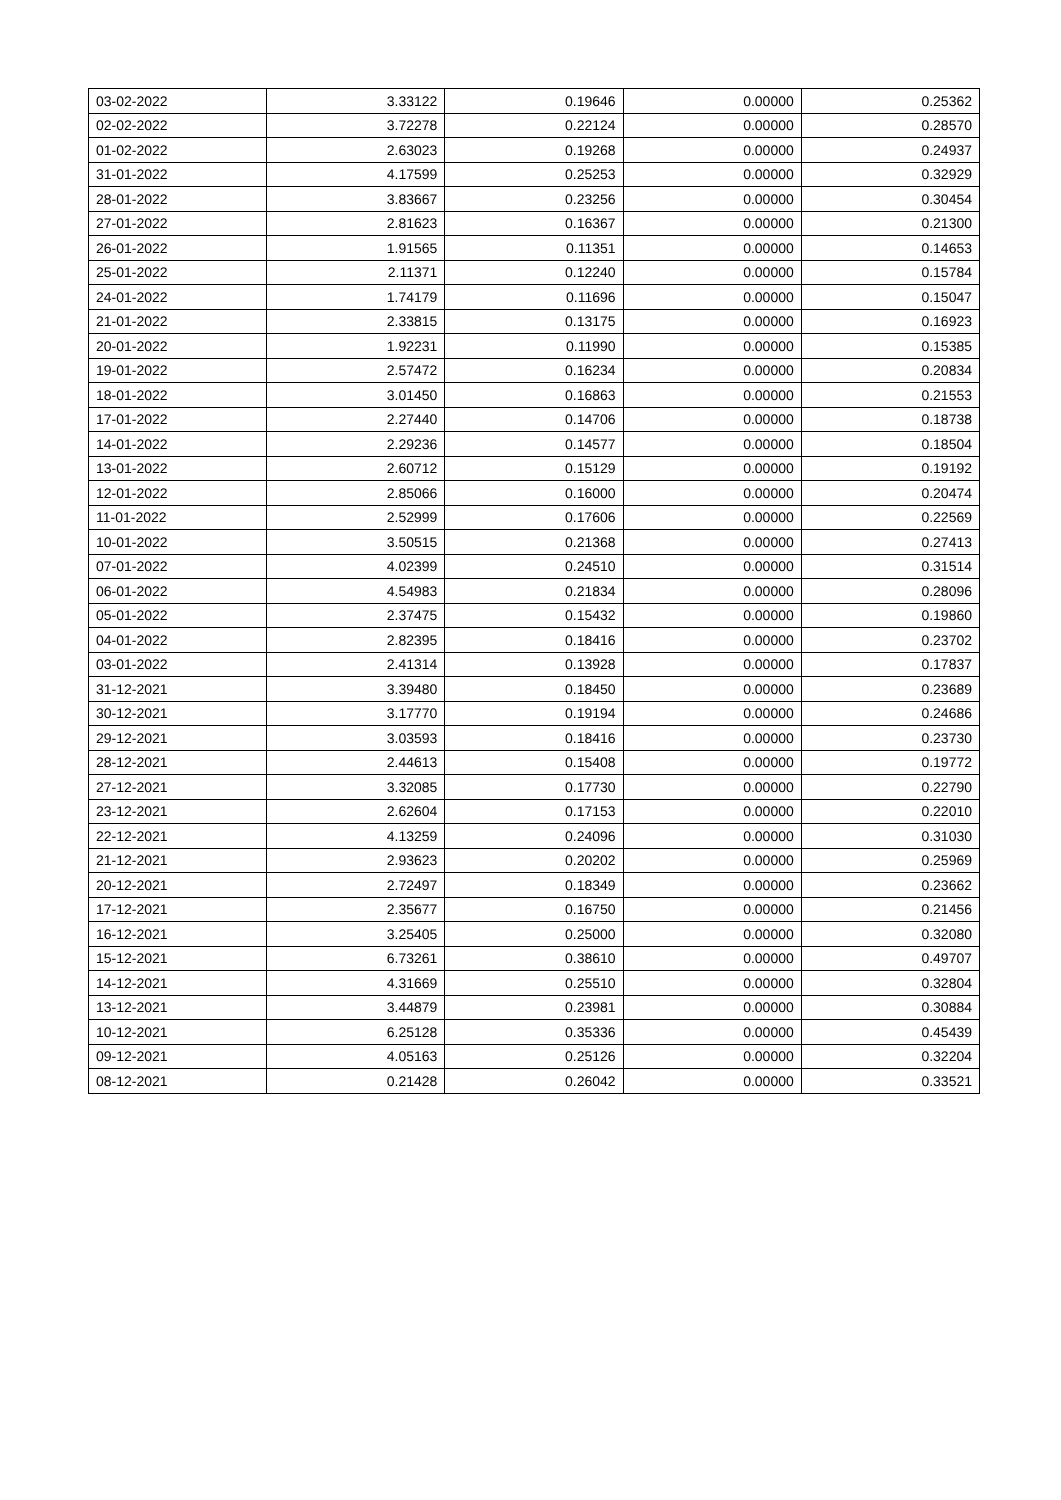| 03-02-2022 | 3.33122 | 0.19646 | 0.00000 | 0.25362 |
| 02-02-2022 | 3.72278 | 0.22124 | 0.00000 | 0.28570 |
| 01-02-2022 | 2.63023 | 0.19268 | 0.00000 | 0.24937 |
| 31-01-2022 | 4.17599 | 0.25253 | 0.00000 | 0.32929 |
| 28-01-2022 | 3.83667 | 0.23256 | 0.00000 | 0.30454 |
| 27-01-2022 | 2.81623 | 0.16367 | 0.00000 | 0.21300 |
| 26-01-2022 | 1.91565 | 0.11351 | 0.00000 | 0.14653 |
| 25-01-2022 | 2.11371 | 0.12240 | 0.00000 | 0.15784 |
| 24-01-2022 | 1.74179 | 0.11696 | 0.00000 | 0.15047 |
| 21-01-2022 | 2.33815 | 0.13175 | 0.00000 | 0.16923 |
| 20-01-2022 | 1.92231 | 0.11990 | 0.00000 | 0.15385 |
| 19-01-2022 | 2.57472 | 0.16234 | 0.00000 | 0.20834 |
| 18-01-2022 | 3.01450 | 0.16863 | 0.00000 | 0.21553 |
| 17-01-2022 | 2.27440 | 0.14706 | 0.00000 | 0.18738 |
| 14-01-2022 | 2.29236 | 0.14577 | 0.00000 | 0.18504 |
| 13-01-2022 | 2.60712 | 0.15129 | 0.00000 | 0.19192 |
| 12-01-2022 | 2.85066 | 0.16000 | 0.00000 | 0.20474 |
| 11-01-2022 | 2.52999 | 0.17606 | 0.00000 | 0.22569 |
| 10-01-2022 | 3.50515 | 0.21368 | 0.00000 | 0.27413 |
| 07-01-2022 | 4.02399 | 0.24510 | 0.00000 | 0.31514 |
| 06-01-2022 | 4.54983 | 0.21834 | 0.00000 | 0.28096 |
| 05-01-2022 | 2.37475 | 0.15432 | 0.00000 | 0.19860 |
| 04-01-2022 | 2.82395 | 0.18416 | 0.00000 | 0.23702 |
| 03-01-2022 | 2.41314 | 0.13928 | 0.00000 | 0.17837 |
| 31-12-2021 | 3.39480 | 0.18450 | 0.00000 | 0.23689 |
| 30-12-2021 | 3.17770 | 0.19194 | 0.00000 | 0.24686 |
| 29-12-2021 | 3.03593 | 0.18416 | 0.00000 | 0.23730 |
| 28-12-2021 | 2.44613 | 0.15408 | 0.00000 | 0.19772 |
| 27-12-2021 | 3.32085 | 0.17730 | 0.00000 | 0.22790 |
| 23-12-2021 | 2.62604 | 0.17153 | 0.00000 | 0.22010 |
| 22-12-2021 | 4.13259 | 0.24096 | 0.00000 | 0.31030 |
| 21-12-2021 | 2.93623 | 0.20202 | 0.00000 | 0.25969 |
| 20-12-2021 | 2.72497 | 0.18349 | 0.00000 | 0.23662 |
| 17-12-2021 | 2.35677 | 0.16750 | 0.00000 | 0.21456 |
| 16-12-2021 | 3.25405 | 0.25000 | 0.00000 | 0.32080 |
| 15-12-2021 | 6.73261 | 0.38610 | 0.00000 | 0.49707 |
| 14-12-2021 | 4.31669 | 0.25510 | 0.00000 | 0.32804 |
| 13-12-2021 | 3.44879 | 0.23981 | 0.00000 | 0.30884 |
| 10-12-2021 | 6.25128 | 0.35336 | 0.00000 | 0.45439 |
| 09-12-2021 | 4.05163 | 0.25126 | 0.00000 | 0.32204 |
| 08-12-2021 | 0.21428 | 0.26042 | 0.00000 | 0.33521 |